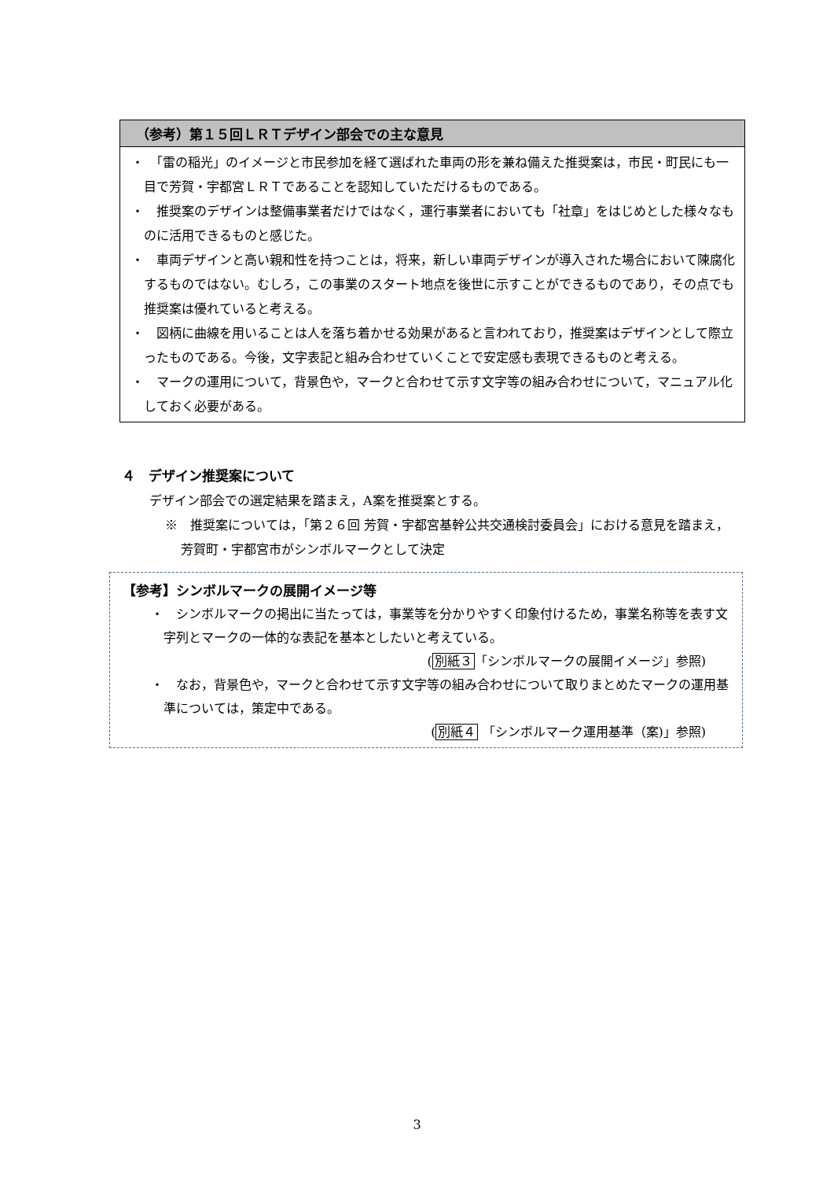（参考）第１５回ＬＲＴデザイン部会での主な意見
・　「雷の稲光」のイメージと市民参加を経て選ばれた車両の形を兼ね備えた推奨案は，市民・町民にも一目で芳賀・宇都宮ＬＲＴであることを認知していただけるものである。
・　推奨案のデザインは整備事業者だけではなく，運行事業者においても「社章」をはじめとした様々なものに活用できるものと感じた。
・　車両デザインと高い親和性を持つことは，将来，新しい車両デザインが導入された場合において陳腐化するものではない。むしろ，この事業のスタート地点を後世に示すことができるものであり，その点でも推奨案は優れていると考える。
・　図柄に曲線を用いることは人を落ち着かせる効果があると言われており，推奨案はデザインとして際立ったものである。今後，文字表記と組み合わせていくことで安定感も表現できるものと考える。
・　マークの運用について，背景色や，マークと合わせて示す文字等の組み合わせについて，マニュアル化しておく必要がある。
４　デザイン推奨案について
デザイン部会での選定結果を踏まえ，A案を推奨案とする。
※　推奨案については，「第２６回 芳賀・宇都宮基幹公共交通検討委員会」における意見を踏まえ，芳賀町・宇都宮市がシンボルマークとして決定
【参考】シンボルマークの展開イメージ等
・　シンボルマークの掲出に当たっては，事業等を分かりやすく印象付けるため，事業名称等を表す文字列とマークの一体的な表記を基本としたいと考えている。
(別紙３「シンボルマークの展開イメージ」参照)
・　なお，背景色や，マークと合わせて示す文字等の組み合わせについて取りまとめたマークの運用基準については，策定中である。
(別紙４ 「シンボルマーク運用基準（案)」参照)
3